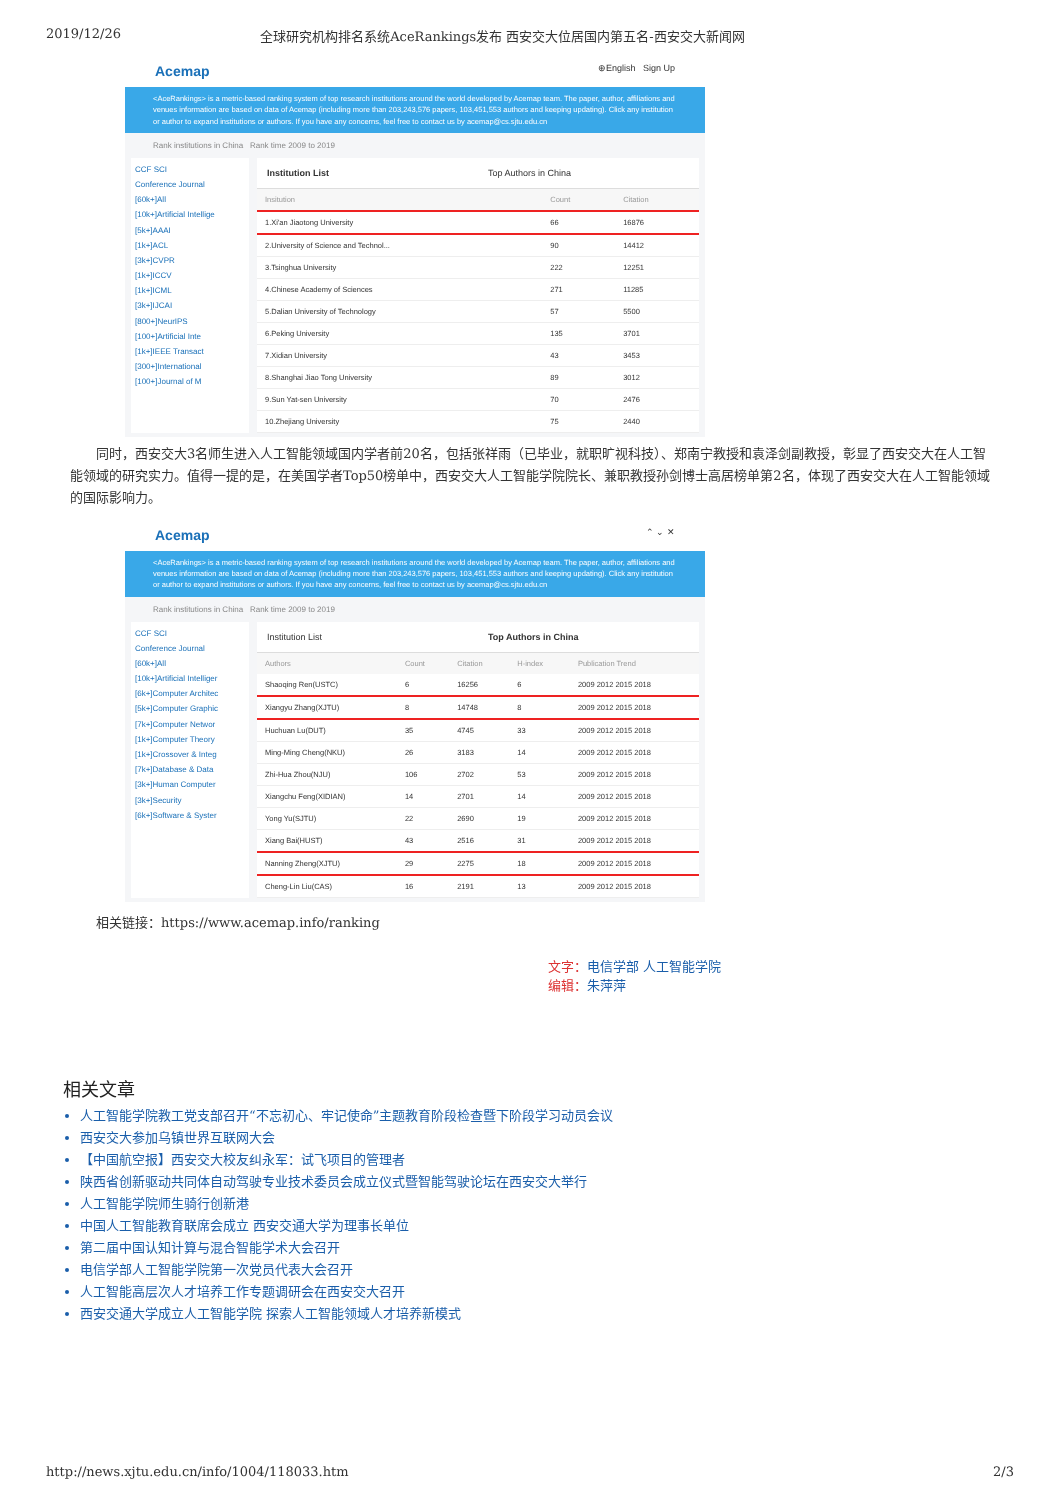2019/12/26 全球研究机构排名系统AceRankings发布 西安交大位居国内第五名-西安交大新闻网
Acemap ⊕English Sign Up
<AceRankings> is a metric-based ranking system of top research institutions around the world developed by Acemap team. The paper, author, affiliations and venues information are based on data of Acemap (including more than 203,243,576 papers, 103,451,553 authors and keeping updating). Click any institution or author to expand institutions or authors. If you have any concerns, feel free to contact us by acemap@cs.sjtu.edu.cn
Rank institutions in China Rank time 2009 to 2019
CCF SCI
Conference Journal
[60k+]All
[10k+]Artificial Intellige
[5k+]AAAI
[1k+]ACL
[3k+]CVPR
[1k+]ICCV
[1k+]ICML
[3k+]IJCAI
[800+]NeurIPS
[100+]Artificial Inte
[1k+]IEEE Transact
[300+]International
[100+]Journal of M
Institution List Top Authors in China
| Insitution | Count | Citation |
| --- | --- | --- |
| 1.Xi'an Jiaotong University | 66 | 16876 |
| 2.University of Science and Technol... | 90 | 14412 |
| 3.Tsinghua University | 222 | 12251 |
| 4.Chinese Academy of Sciences | 271 | 11285 |
| 5.Dalian University of Technology | 57 | 5500 |
| 6.Peking University | 135 | 3701 |
| 7.Xidian University | 43 | 3453 |
| 8.Shanghai Jiao Tong University | 89 | 3012 |
| 9.Sun Yat-sen University | 70 | 2476 |
| 10.Zhejiang University | 75 | 2440 |
同时，西安交大3名师生进入人工智能领域国内学者前20名，包括张祥雨（已毕业，就职旷视科技）、郑南宁教授和袁泽剑副教授，彰显了西安交大在人工智能领域的研究实力。值得一提的是，在美国学者Top50榜单中，西安交大人工智能学院院长、兼职教授孙剑博士高居榜单第2名，体现了西安交大在人工智能领域的国际影响力。
Acemap ⌃ ⌄ ✕
<AceRankings> is a metric-based ranking system of top research institutions around the world developed by Acemap team. The paper, author, affiliations and venues information are based on data of Acemap (including more than 203,243,576 papers, 103,451,553 authors and keeping updating). Click any institution or author to expand institutions or authors. If you have any concerns, feel free to contact us by acemap@cs.sjtu.edu.cn
Rank institutions in China Rank time 2009 to 2019
CCF SCI
Conference Journal
[60k+]All
[10k+]Artificial Intelliger
[6k+]Computer Architec
[5k+]Computer Graphic
[7k+]Computer Networ
[1k+]Computer Theory
[1k+]Crossover & Integ
[7k+]Database & Data
[3k+]Human Computer
[3k+]Security
[6k+]Software & Syster
Institution List Top Authors in China
| Authors | Count | Citation | H-index | Publication Trend |
| --- | --- | --- | --- | --- |
| Shaoqing Ren(USTC) | 6 | 16256 | 6 | 2009 2012 2015 2018 |
| Xiangyu Zhang(XJTU) | 8 | 14748 | 8 | 2009 2012 2015 2018 |
| Huchuan Lu(DUT) | 35 | 4745 | 33 | 2009 2012 2015 2018 |
| Ming-Ming Cheng(NKU) | 26 | 3183 | 14 | 2009 2012 2015 2018 |
| Zhi-Hua Zhou(NJU) | 106 | 2702 | 53 | 2009 2012 2015 2018 |
| Xiangchu Feng(XIDIAN) | 14 | 2701 | 14 | 2009 2012 2015 2018 |
| Yong Yu(SJTU) | 22 | 2690 | 19 | 2009 2012 2015 2018 |
| Xiang Bai(HUST) | 43 | 2516 | 31 | 2009 2012 2015 2018 |
| Nanning Zheng(XJTU) | 29 | 2275 | 18 | 2009 2012 2015 2018 |
| Cheng-Lin Liu(CAS) | 16 | 2191 | 13 | 2009 2012 2015 2018 |
相关链接：https://www.acemap.info/ranking
文字：电信学部 人工智能学院
编辑：朱萍萍
相关文章
人工智能学院教工党支部召开“不忘初心、牢记使命”主题教育阶段检查暨下阶段学习动员会议
西安交大参加乌镇世界互联网大会
【中国航空报】西安交大校友纠永军：试飞项目的管理者
陕西省创新驱动共同体自动驾驶专业技术委员会成立仪式暨智能驾驶论坛在西安交大举行
人工智能学院师生骑行创新港
中国人工智能教育联席会成立 西安交通大学为理事长单位
第二届中国认知计算与混合智能学术大会召开
电信学部人工智能学院第一次党员代表大会召开
人工智能高层次人才培养工作专题调研会在西安交大召开
西安交通大学成立人工智能学院 探索人工智能领域人才培养新模式
http://news.xjtu.edu.cn/info/1004/118033.htm 2/3